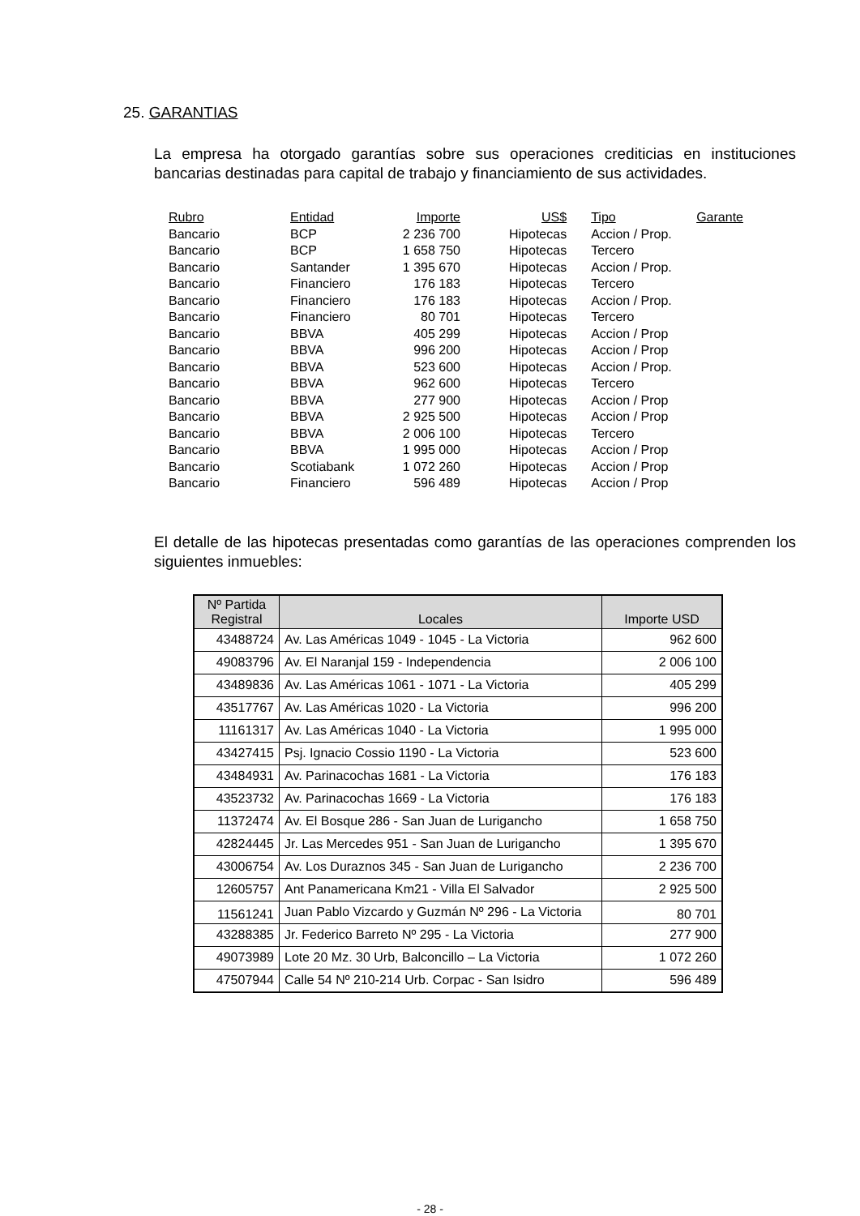25. GARANTIAS
La empresa ha otorgado garantías sobre sus operaciones crediticias en instituciones bancarias destinadas para capital de trabajo y financiamiento de sus actividades.
| Rubro | Entidad | Importe | US$ | Tipo | Garante |
| --- | --- | --- | --- | --- | --- |
| Bancario | BCP | 2 236 700 | Hipotecas | Accion / Prop. | |
| Bancario | BCP | 1 658 750 | Hipotecas | Tercero | |
| Bancario | Santander | 1 395 670 | Hipotecas | Accion / Prop. | |
| Bancario | Financiero | 176 183 | Hipotecas | Tercero | |
| Bancario | Financiero | 176 183 | Hipotecas | Accion / Prop. | |
| Bancario | Financiero | 80 701 | Hipotecas | Tercero | |
| Bancario | BBVA | 405 299 | Hipotecas | Accion / Prop | |
| Bancario | BBVA | 996 200 | Hipotecas | Accion / Prop | |
| Bancario | BBVA | 523 600 | Hipotecas | Accion / Prop. | |
| Bancario | BBVA | 962 600 | Hipotecas | Tercero | |
| Bancario | BBVA | 277 900 | Hipotecas | Accion / Prop | |
| Bancario | BBVA | 2 925 500 | Hipotecas | Accion / Prop | |
| Bancario | BBVA | 2 006 100 | Hipotecas | Tercero | |
| Bancario | BBVA | 1 995 000 | Hipotecas | Accion / Prop | |
| Bancario | Scotiabank | 1 072 260 | Hipotecas | Accion / Prop | |
| Bancario | Financiero | 596 489 | Hipotecas | Accion / Prop | |
El detalle de las hipotecas presentadas como garantías de las operaciones comprenden los siguientes inmuebles:
| Nº Partida Registral | Locales | Importe USD |
| --- | --- | --- |
| 43488724 | Av. Las Américas 1049 - 1045 - La Victoria | 962 600 |
| 49083796 | Av. El Naranjal 159 - Independencia | 2 006 100 |
| 43489836 | Av. Las Américas 1061 - 1071 - La Victoria | 405 299 |
| 43517767 | Av. Las Américas 1020 - La Victoria | 996 200 |
| 11161317 | Av. Las Américas 1040 - La Victoria | 1 995 000 |
| 43427415 | Psj. Ignacio Cossio 1190 - La Victoria | 523 600 |
| 43484931 | Av. Parinacochas 1681 - La Victoria | 176 183 |
| 43523732 | Av. Parinacochas 1669 - La Victoria | 176 183 |
| 11372474 | Av. El Bosque 286 - San Juan de Lurigancho | 1 658 750 |
| 42824445 | Jr. Las Mercedes 951 - San Juan de Lurigancho | 1 395 670 |
| 43006754 | Av. Los Duraznos 345 - San Juan de Lurigancho | 2 236 700 |
| 12605757 | Ant Panamericana Km21 - Villa El Salvador | 2 925 500 |
| 11561241 | Juan Pablo Vizcardo y Guzmán Nº 296 - La Victoria | 80 701 |
| 43288385 | Jr. Federico Barreto Nº 295 - La Victoria | 277 900 |
| 49073989 | Lote 20 Mz. 30 Urb, Balconcillo – La Victoria | 1 072 260 |
| 47507944 | Calle 54 Nº 210-214 Urb. Corpac - San Isidro | 596 489 |
- 28 -